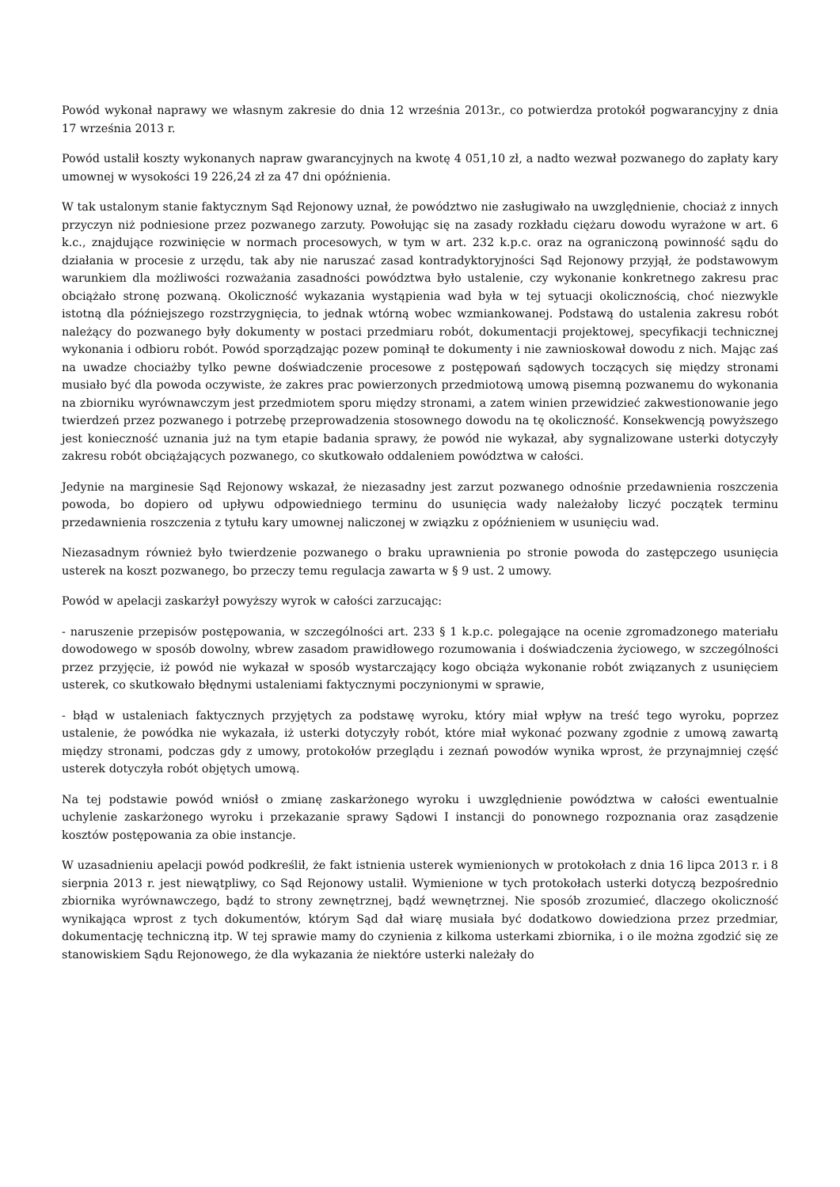Powód wykonał naprawy we własnym zakresie do dnia 12 września 2013r., co potwierdza protokół pogwarancyjny z dnia 17 września 2013 r.
Powód ustalił koszty wykonanych napraw gwarancyjnych na kwotę 4 051,10 zł, a nadto wezwał pozwanego do zapłaty kary umownej w wysokości 19 226,24 zł za 47 dni opóźnienia.
W tak ustalonym stanie faktycznym Sąd Rejonowy uznał, że powództwo nie zasługiwało na uwzględnienie, chociaż z innych przyczyn niż podniesione przez pozwanego zarzuty. Powołując się na zasady rozkładu ciężaru dowodu wyrażone w art. 6 k.c., znajdujące rozwinięcie w normach procesowych, w tym w art. 232 k.p.c. oraz na ograniczoną powinność sądu do działania w procesie z urzędu, tak aby nie naruszać zasad kontradyktoryjności Sąd Rejonowy przyjął, że podstawowym warunkiem dla możliwości rozważania zasadności powództwa było ustalenie, czy wykonanie konkretnego zakresu prac obciążało stronę pozwaną. Okoliczność wykazania wystąpienia wad była w tej sytuacji okolicznością, choć niezwykle istotną dla późniejszego rozstrzygnięcia, to jednak wtórną wobec wzmiankowanej. Podstawą do ustalenia zakresu robót należący do pozwanego były dokumenty w postaci przedmiaru robót, dokumentacji projektowej, specyfikacji technicznej wykonania i odbioru robót. Powód sporządzając pozew pominął te dokumenty i nie zawnioskował dowodu z nich. Mając zaś na uwadze chociażby tylko pewne doświadczenie procesowe z postępowań sądowych toczących się między stronami musiało być dla powoda oczywiste, że zakres prac powierzonych przedmiotową umową pisemną pozwanemu do wykonania na zbiorniku wyrównawczym jest przedmiotem sporu między stronami, a zatem winien przewidzieć zakwestionowanie jego twierdzeń przez pozwanego i potrzebę przeprowadzenia stosownego dowodu na tę okoliczność. Konsekwencją powyższego jest konieczność uznania już na tym etapie badania sprawy, że powód nie wykazał, aby sygnalizowane usterki dotyczyły zakresu robót obciążających pozwanego, co skutkowało oddaleniem powództwa w całości.
Jedynie na marginesie Sąd Rejonowy wskazał, że niezasadny jest zarzut pozwanego odnośnie przedawnienia roszczenia powoda, bo dopiero od upływu odpowiedniego terminu do usunięcia wady należałoby liczyć początek terminu przedawnienia roszczenia z tytułu kary umownej naliczonej w związku z opóźnieniem w usunięciu wad.
Niezasadnym również było twierdzenie pozwanego o braku uprawnienia po stronie powoda do zastępczego usunięcia usterek na koszt pozwanego, bo przeczy temu regulacja zawarta w § 9 ust. 2 umowy.
Powód w apelacji zaskarżył powyższy wyrok w całości zarzucając:
- naruszenie przepisów postępowania, w szczególności art. 233 § 1 k.p.c. polegające na ocenie zgromadzonego materiału dowodowego w sposób dowolny, wbrew zasadom prawidłowego rozumowania i doświadczenia życiowego, w szczególności przez przyjęcie, iż powód nie wykazał w sposób wystarczający kogo obciąża wykonanie robót związanych z usunięciem usterek, co skutkowało błędnymi ustaleniami faktycznymi poczynionymi w sprawie,
- błąd w ustaleniach faktycznych przyjętych za podstawę wyroku, który miał wpływ na treść tego wyroku, poprzez ustalenie, że powódka nie wykazała, iż usterki dotyczyły robót, które miał wykonać pozwany zgodnie z umową zawartą między stronami, podczas gdy z umowy, protokołów przeglądu i zeznań powodów wynika wprost, że przynajmniej część usterek dotyczyła robót objętych umową.
Na tej podstawie powód wniósł o zmianę zaskarżonego wyroku i uwzględnienie powództwa w całości ewentualnie uchylenie zaskarżonego wyroku i przekazanie sprawy Sądowi I instancji do ponownego rozpoznania oraz zasądzenie kosztów postępowania za obie instancje.
W uzasadnieniu apelacji powód podkreślił, że fakt istnienia usterek wymienionych w protokołach z dnia 16 lipca 2013 r. i 8 sierpnia 2013 r. jest niewątpliwy, co Sąd Rejonowy ustalił. Wymienione w tych protokołach usterki dotyczą bezpośrednio zbiornika wyrównawczego, bądź to strony zewnętrznej, bądź wewnętrznej. Nie sposób zrozumieć, dlaczego okoliczność wynikająca wprost z tych dokumentów, którym Sąd dał wiarę musiała być dodatkowo dowiedziona przez przedmiar, dokumentację techniczną itp. W tej sprawie mamy do czynienia z kilkoma usterkami zbiornika, i o ile można zgodzić się ze stanowiskiem Sądu Rejonowego, że dla wykazania że niektóre usterki należały do